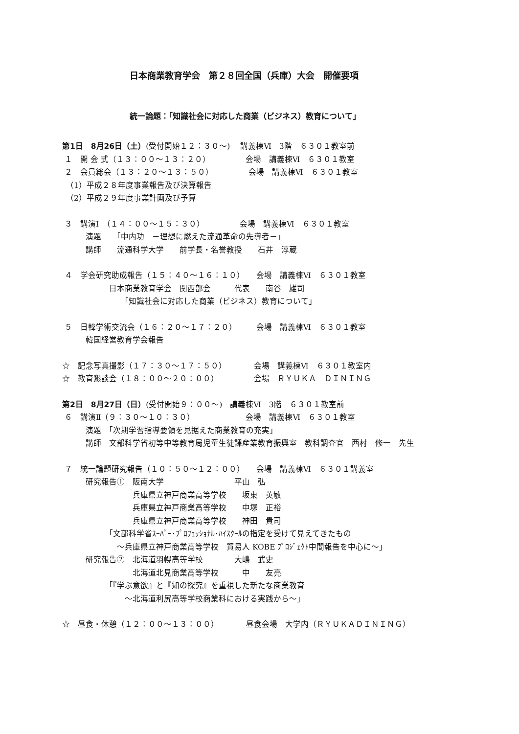日本商業教育学会　第２８回全国（兵庫）大会　開催要項
統一論題：「知識社会に対応した商業（ビジネス）教育について」
第1日　8月26日（土）(受付開始１２：３０～)　 講義棟Ⅵ　3階　６３０１教室前
１　開 会 式（１３：００～１３：２０）　　　　　会場　講義棟Ⅵ　６３０１教室
２　会員総会（１３：２０～１３：５０）　　　　　会場　講義棟Ⅵ　６３０１教室
　（1）平成２８年度事業報告及び決算報告
　（2）平成２９年度事業計画及び予算
３　講演Ⅰ　（１４：００～１５：３０）　　　　　会場　講義棟Ⅵ　６３０１教室
　　　演題　　「中内功　－理想に燃えた流通革命の先導者－」
　　　講師　　流通科学大学　　前学長・名誉教授　　石井　淳蔵
４　学会研究助成報告（１５：４０～１６：１０）　　会場　講義棟Ⅵ　６３０１教室
　　　　　　日本商業教育学会　関西部会　　　代表　　南谷　雄司
　　　　　　　　「知識社会に対応した商業（ビジネス）教育について」
５　日韓学術交流会（１６：２０～１７：２０）　　　会場　講義棟Ⅵ　６３０１教室
　　　韓国経営教育学会報告
☆　記念写真撮影（１７：３０～１７：５０）　　　　会場　講義棟Ⅵ　６３０１教室内
☆　教育懇談会（１８：００～２０：００）　　　　　会場　ＲＹＵＫＡ　ＤＩＮＩＮＧ
第2日　8月27日（日）(受付開始９：００～)　講義棟Ⅵ　3階　６３０１教室前
６　講演Ⅱ（９：３０～１０：３０）　　　　　　　会場　講義棟Ⅵ　６３０１教室
　　　演題　「次期学習指導要領を見据えた商業教育の充実」
　　　講師　文部科学省初等中等教育局児童生徒課産業教育振興室　教科調査官　西村　修一　先生
７　統一論題研究報告（１０：５０～１２：００）　　会場　講義棟Ⅵ　６３０１講義室
　　　研究報告①　阪南大学　　　　　　　　　平山　弘
　　　　　　　　　兵庫県立神戸商業高等学校　　坂東　英敏
　　　　　　　　　兵庫県立神戸商業高等学校　　中塚　正裕
　　　　　　　　　兵庫県立神戸商業高等学校　　神田　貴司
　　　　　　「文部科学省ｽｰﾊﾟｰ･ﾌﾟﾛﾌｪｯｼｮﾅﾙ･ﾊｲｽｸｰﾙの指定を受けて見えてきたもの
　　　　　　　～兵庫県立神戸商業高等学校　貿易人 KOBE ﾌﾟﾛｼﾞｪｸﾄ中間報告を中心に～」
　　　研究報告②　北海道羽幌高等学校　　　　大嶋　武史
　　　　　　　　　北海道北見商業高等学校　　　中　　友亮
　　　　　　「『学ぶ意欲』と『知の探究』を重視した新たな商業教育
　　　　　　　　～北海道利尻高等学校商業科における実践から～」
☆　昼食・休憩（１２：００～１３：００）　　　　昼食会場　大学内（ＲＹＵＫＡＤＩＮＩＮＧ）